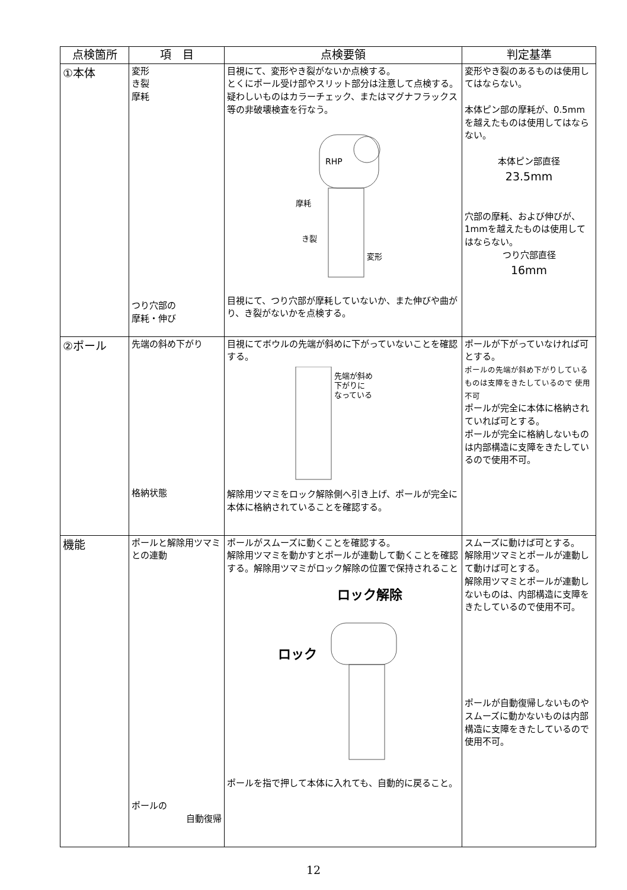| 点検箇所 | 項 目 | 点検要領 | 判定基準 |
| --- | --- | --- | --- |
| ①本体 | 変形 き裂 摩耗 つり穴部の 摩耗・伸び | 目視にて、変形やき裂がないか点検する。 とくにポール受け部やスリット部分は注意して点検する。疑わしいものはカラーチェック、またはマグナフラックス等の非破壊検査を行なう。 RHP 摩耗 き裂 変形 目視にて、つり穴部が摩耗していないか、また伸びや曲がり、き裂がないかを点検する。 | 変形やき裂のあるものは使用してはならない。 本体ピン部の摩耗が、0.5mmを越えたものは使用してはならない。 本体ピン部直径 23.5mm 穴部の摩耗、および伸びが、1mmを越えたものは使用してはならない。 つり穴部直径 16mm |
| ②ポール | 先端の斜め下がり 格納状態 | 目視にてボウルの先端が斜めに下がっていないことを確認する。 先端が斜め 下がりに なっている 解除用ツマミをロック解除側へ引き上げ、ポールが完全に本体に格納されていることを確認する。 | ポールが下がっていなければ可とする。 ポールの先端が斜め下がりしているものは支障をきたしているので 使用不可 ポールが完全に本体に格納されていれば可とする。 ポールが完全に格納しないものは内部構造に支障をきたしているので使用不可。 |
| 機能 | ポールと解除用ツマミとの連動 ポールの 自動復帰 | ポールがスムーズに動くことを確認する。 解除用ツマミを動かすとポールが連動して動くことを確認する。解除用ツマミがロック解除の位置で保持されること ロック解除 ロック ポールを指で押して本体に入れても、自動的に戻ること。 | スムーズに動けば可とする。 解除用ツマミとポールが連動して動けば可とする。 解除用ツマミとポールが連動しないものは、内部構造に支障をきたしているので使用不可。 ポールが自動復帰しないものやスムーズに動かないものは内部構造に支障をきたしているので使用不可。 |
12